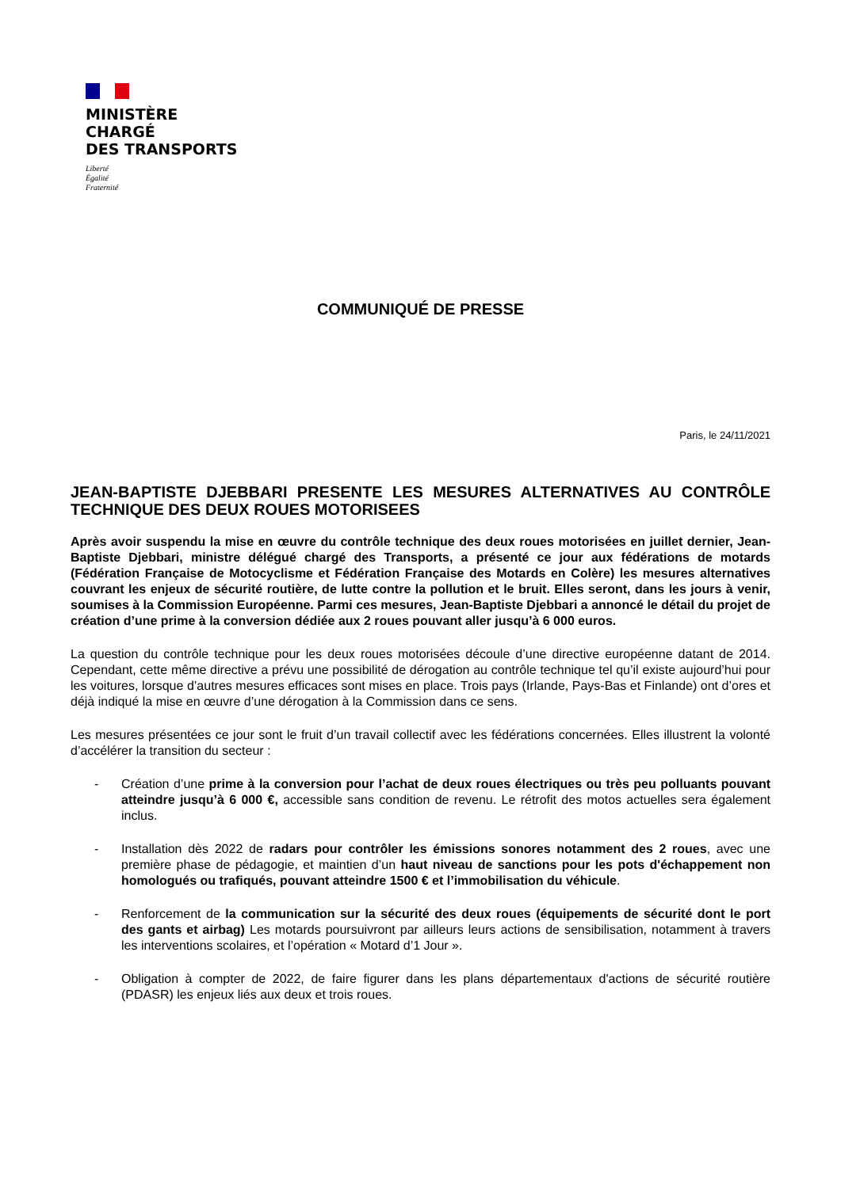MINISTÈRE
CHARGÉ
DES TRANSPORTS
Liberté
Égalité
Fraternité
COMMUNIQUÉ DE PRESSE
Paris, le 24/11/2021
JEAN-BAPTISTE DJEBBARI PRESENTE LES MESURES ALTERNATIVES AU CONTRÔLE TECHNIQUE DES DEUX ROUES MOTORISEES
Après avoir suspendu la mise en œuvre du contrôle technique des deux roues motorisées en juillet dernier, Jean-Baptiste Djebbari, ministre délégué chargé des Transports, a présenté ce jour aux fédérations de motards (Fédération Française de Motocyclisme et Fédération Française des Motards en Colère) les mesures alternatives couvrant les enjeux de sécurité routière, de lutte contre la pollution et le bruit. Elles seront, dans les jours à venir, soumises à la Commission Européenne. Parmi ces mesures, Jean-Baptiste Djebbari a annoncé le détail du projet de création d’une prime à la conversion dédiée aux 2 roues pouvant aller jusqu’à 6 000 euros.
La question du contrôle technique pour les deux roues motorisées découle d’une directive européenne datant de 2014. Cependant, cette même directive a prévu une possibilité de dérogation au contrôle technique tel qu’il existe aujourd’hui pour les voitures, lorsque d’autres mesures efficaces sont mises en place. Trois pays (Irlande, Pays-Bas et Finlande) ont d’ores et déjà indiqué la mise en œuvre d’une dérogation à la Commission dans ce sens.
Les mesures présentées ce jour sont le fruit d’un travail collectif avec les fédérations concernées. Elles illustrent la volonté d’accélérer la transition du secteur :
- Création d’une prime à la conversion pour l’achat de deux roues électriques ou très peu polluants pouvant atteindre jusqu’à 6 000 €, accessible sans condition de revenu. Le rétrofit des motos actuelles sera également inclus.
- Installation dès 2022 de radars pour contrôler les émissions sonores notamment des 2 roues, avec une première phase de pédagogie, et maintien d’un haut niveau de sanctions pour les pots d'échappement non homologués ou trafiqués, pouvant atteindre 1500 € et l’immobilisation du véhicule.
- Renforcement de la communication sur la sécurité des deux roues (équipements de sécurité dont le port des gants et airbag) Les motards poursuivront par ailleurs leurs actions de sensibilisation, notamment à travers les interventions scolaires, et l’opération « Motard d’1 Jour ».
- Obligation à compter de 2022, de faire figurer dans les plans départementaux d'actions de sécurité routière (PDASR) les enjeux liés aux deux et trois roues.